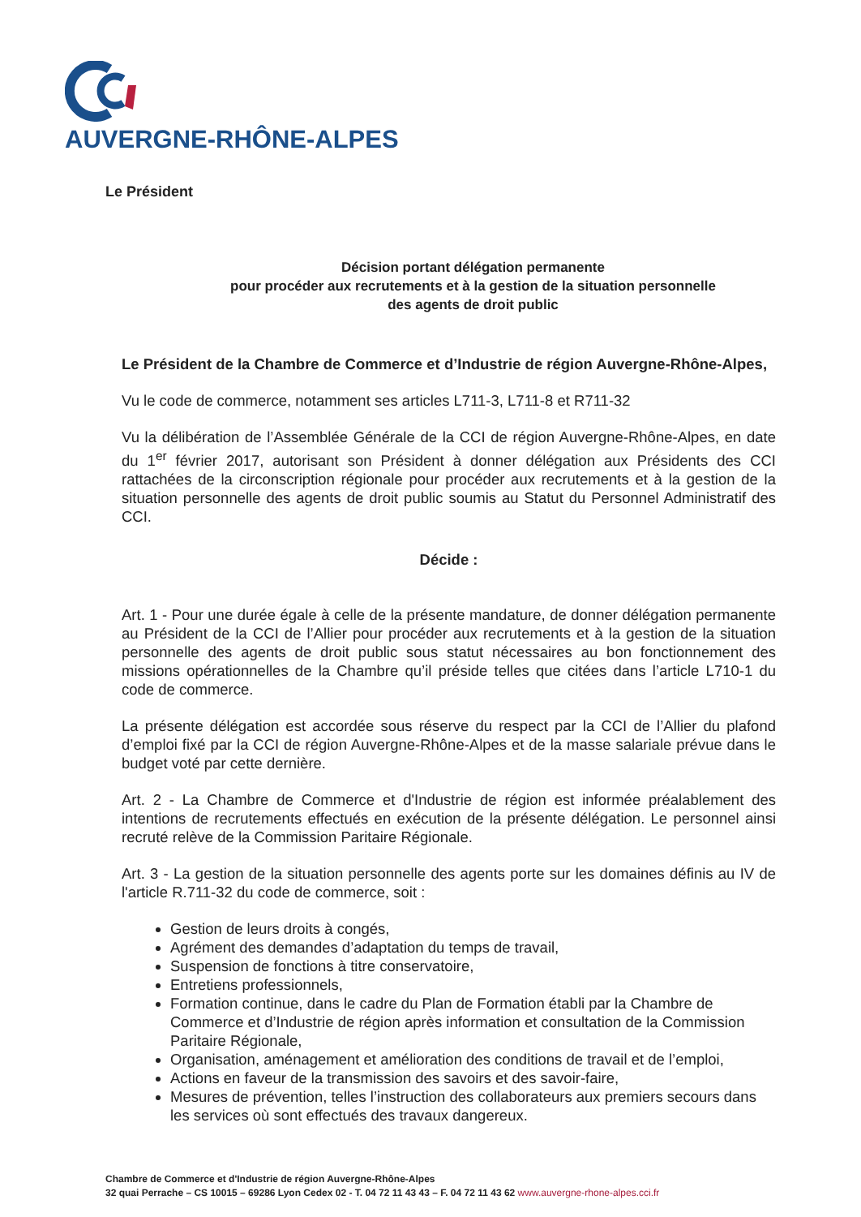AUVERGNE-RHÔNE-ALPES
Le Président
Décision portant délégation permanente
pour procéder aux recrutements et à la gestion de la situation personnelle
des agents de droit public
Le Président de la Chambre de Commerce et d’Industrie de région Auvergne-Rhône-Alpes,
Vu le code de commerce, notamment ses articles L711-3, L711-8 et R711-32
Vu la délibération de l’Assemblée Générale de la CCI de région Auvergne-Rhône-Alpes, en date du 1<sup>er</sup> février 2017, autorisant son Président à donner délégation aux Présidents des CCI rattachées de la circonscription régionale pour procéder aux recrutements et à la gestion de la situation personnelle des agents de droit public soumis au Statut du Personnel Administratif des CCI.
Décide :
Art. 1 - Pour une durée égale à celle de la présente mandature, de donner délégation permanente au Président de la CCI de l’Allier pour procéder aux recrutements et à la gestion de la situation personnelle des agents de droit public sous statut nécessaires au bon fonctionnement des missions opérationnelles de la Chambre qu’il préside telles que citées dans l’article L710-1 du code de commerce.
La présente délégation est accordée sous réserve du respect par la CCI de l’Allier du plafond d’emploi fixé par la CCI de région Auvergne-Rhône-Alpes et de la masse salariale prévue dans le budget voté par cette dernière.
Art. 2 - La Chambre de Commerce et d'Industrie de région est informée préalablement des intentions de recrutements effectués en exécution de la présente délégation. Le personnel ainsi recruté relève de la Commission Paritaire Régionale.
Art. 3 - La gestion de la situation personnelle des agents porte sur les domaines définis au IV de l'article R.711-32 du code de commerce, soit :
Gestion de leurs droits à congés,
Agrément des demandes d’adaptation du temps de travail,
Suspension de fonctions à titre conservatoire,
Entretiens professionnels,
Formation continue, dans le cadre du Plan de Formation établi par la Chambre de Commerce et d’Industrie de région après information et consultation de la Commission Paritaire Régionale,
Organisation, aménagement et amélioration des conditions de travail et de l’emploi,
Actions en faveur de la transmission des savoirs et des savoir-faire,
Mesures de prévention, telles l’instruction des collaborateurs aux premiers secours dans les services où sont effectués des travaux dangereux.
Chambre de Commerce et d'Industrie de région Auvergne-Rhône-Alpes
32 quai Perrache – CS 10015 – 69286 Lyon Cedex 02 - T. 04 72 11 43 43 – F. 04 72 11 43 62 www.auvergne-rhone-alpes.cci.fr